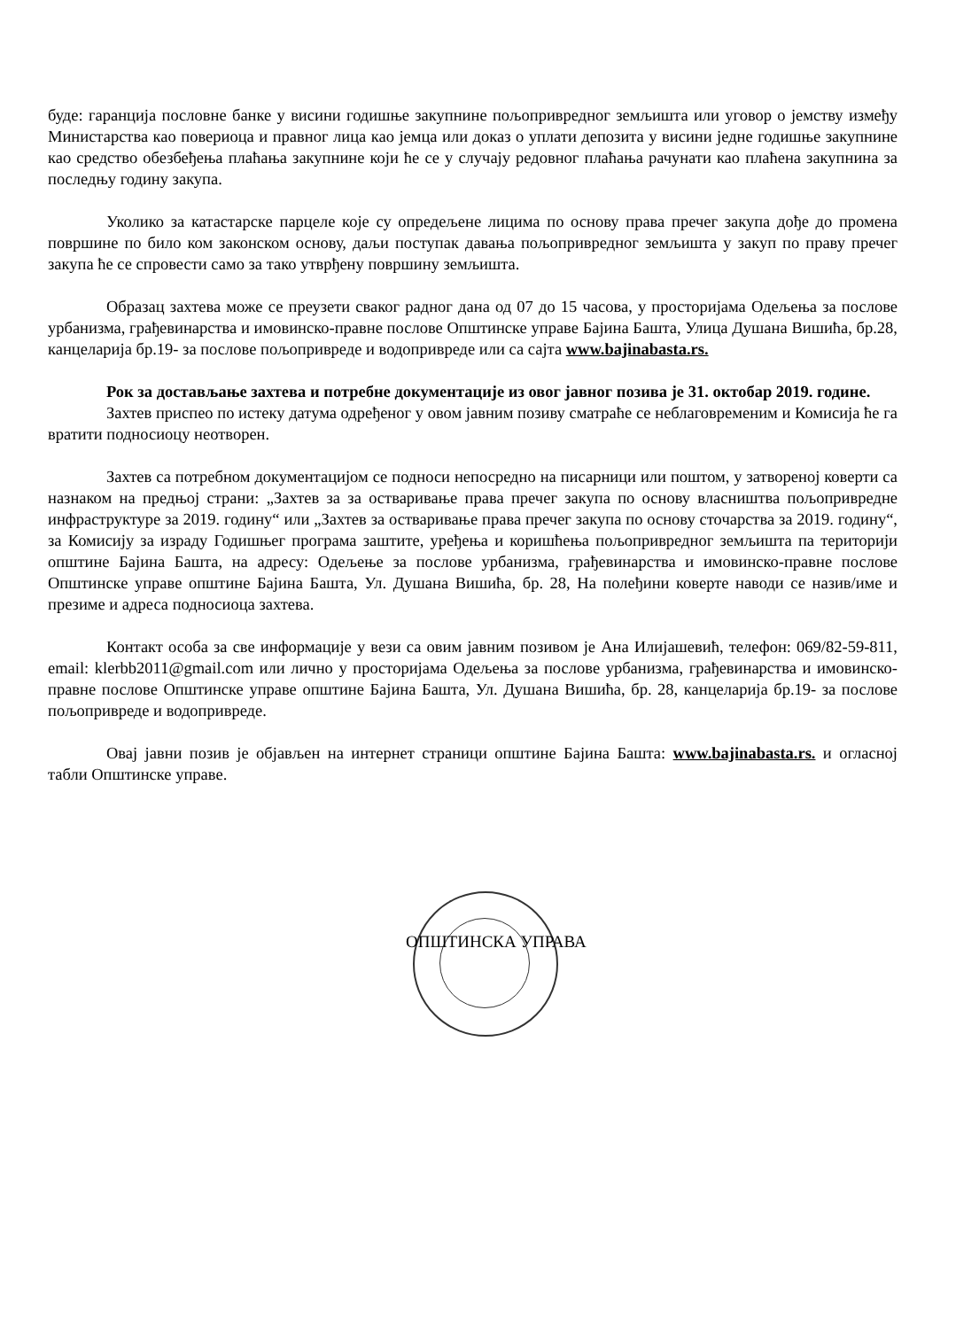буде: гаранција пословне банке у висини годишње закупнине пољопривредног земљишта или уговор о јемству између Министарства као повериоца и правног лица као јемца или доказ о уплати депозита у висини једне годишње закупнине као средство обезбеђења плаћања закупнине који ће се у случају редовног плаћања рачунати као плаћена закупнина за последњу годину закупа.
Уколико за катастарске парцеле које су опредељене лицима по основу права пречег закупа дође до промена површине по било ком законском основу, даљи поступак давања пољопривредног земљишта у закуп по праву пречег закупа ће се спровести само за тако утврђену површину земљишта.
Образац захтева може се преузети сваког радног дана од 07 до 15 часова, у просторијама Одељења за послове урбанизма, грађевинарства и имовинско-правне послове Општинске управе Бајина Башта, Улица Душана Вишића, бр.28, канцеларија бр.19- за послове пољопривреде и водопривреде или са сајта www.bajinabasta.rs.
Рок за достављање захтева и потребне документације из овог јавног позива је 31. октобар 2019. године.
Захтев приспео по истеку датума одређеног у овом јавним позиву сматраће се неблаговременим и Комисија ће га вратити подносиоцу неотворен.
Захтев са потребном документацијом се подноси непосредно на писарници или поштом, у затвореној коверти са назнаком на предњој страни: „Захтев за за остваривање права пречег закупа по основу власништва пољопривредне инфраструктуре за 2019. годину“ или „Захтев за остваривање права пречег закупа по основу сточарства за 2019. годину“, за Комисију за израду Годишњег програма заштите, уређења и коришћења пољопривредног земљишта па територији општине Бајина Башта, на адресу: Одељење за послове урбанизма, грађевинарства и имовинско-правне послове Општинске управе општине Бајина Башта, Ул. Душана Вишића, бр. 28, На полеђини коверте наводи се назив/име и презиме и адреса подносиоца захтева.
Контакт особа за све информације у вези са овим јавним позивом је Ана Илијашевић, телефон: 069/82-59-811, email: klerbb2011@gmail.com или лично у просторијама Одељења за послове урбанизма, грађевинарства и имовинско-правне послове Општинске управе општине Бајина Башта, Ул. Душана Вишића, бр. 28, канцеларија бр.19- за послове пољопривреде и водопривреде.
Овај јавни позив је објављен на интернет страници општине Бајина Башта: www.bajinabasta.rs. и огласној табли Општинске управе.
ОПШТИНСКА УПРАВА